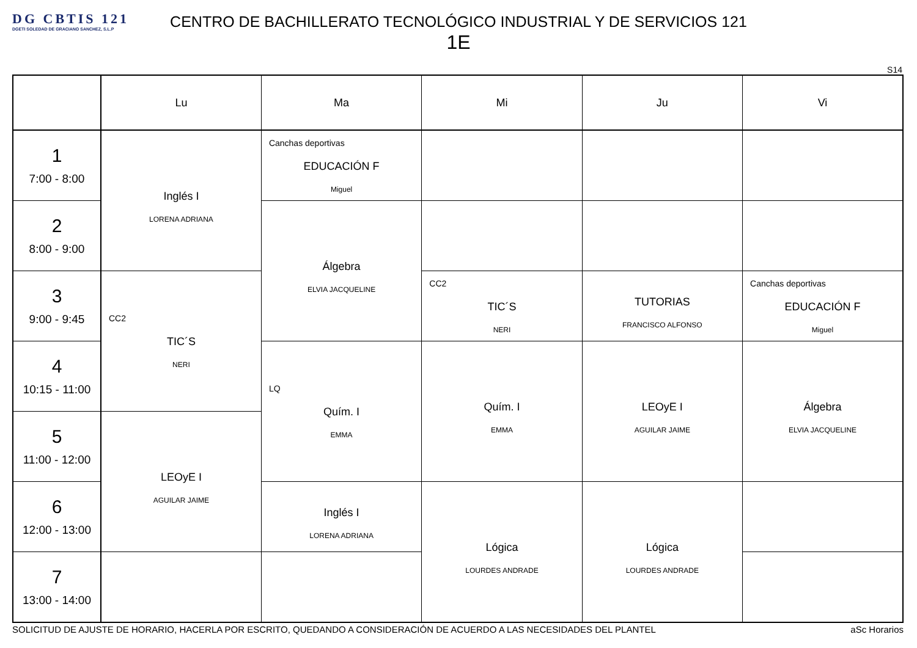DG CBTIS 121
DGETI SOLEDAD DE GRACIANO SANCHEZ, S.L.P
CENTRO DE BACHILLERATO TECNOLÓGICO INDUSTRIAL Y DE SERVICIOS 121
1E
S14
| | Lu | Ma | Mi | Ju | Vi |
| --- | --- | --- | --- | --- | --- |
| 1 7:00 - 8:00 | Inglés I LORENA ADRIANA | Canchas deportivas EDUCACIÓN F Miguel | | | |
| 2 8:00 - 9:00 | | Álgebra ELVIA JACQUELINE | | | |
| 3 9:00 - 9:45 | CC2 TIC´S NERI | | CC2 TIC´S NERI | TUTORIAS FRANCISCO ALFONSO | Canchas deportivas EDUCACIÓN F Miguel |
| 4 10:15 - 11:00 | | LQ Quím. I EMMA | Quím. I EMMA | LEOyE I AGUILAR JAIME | Álgebra ELVIA JACQUELINE |
| 5 11:00 - 12:00 | LEOyE I AGUILAR JAIME | | | | |
| 6 12:00 - 13:00 | | Inglés I LORENA ADRIANA | Lógica LOURDES ANDRADE | Lógica LOURDES ANDRADE | |
| 7 13:00 - 14:00 | | | | | |
SOLICITUD DE AJUSTE DE HORARIO, HACERLA POR ESCRITO, QUEDANDO A CONSIDERACIÓN DE ACUERDO A LAS NECESIDADES DEL PLANTEL aSc Horarios